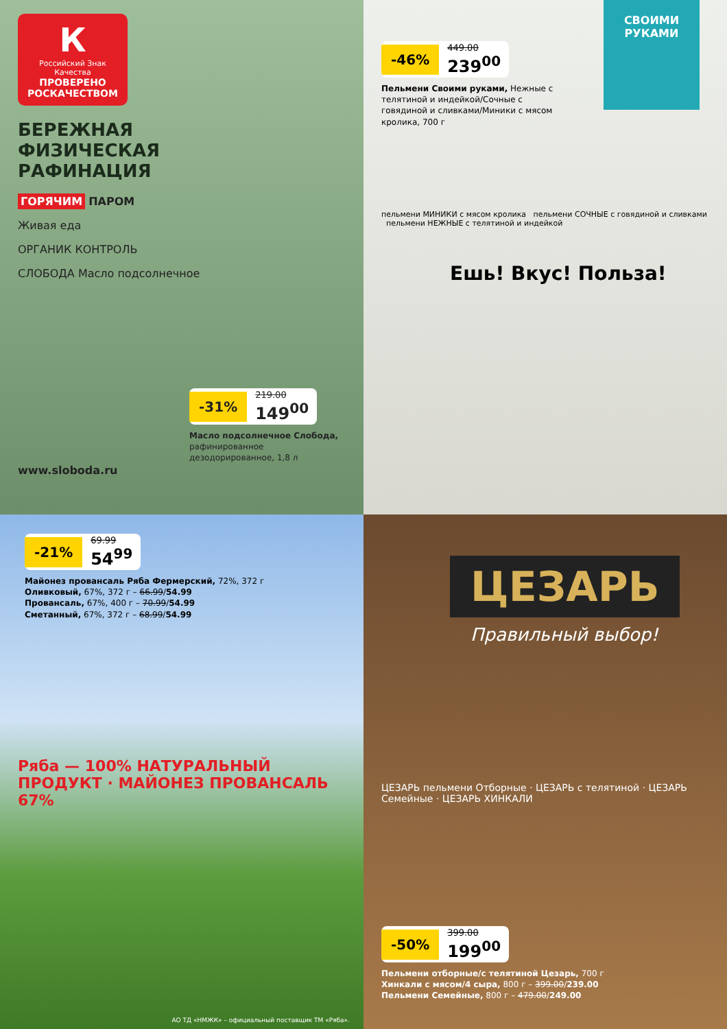К
Российский Знак Качества
ПРОВЕРЕНО РОСКАЧЕСТВОМ
БЕРЕЖНАЯ
ФИЗИЧЕСКАЯ
РАФИНАЦИЯ
ГОРЯЧИМ ПАРОМ
Живая еда
ОРГАНИК КОНТРОЛЬ
СЛОБОДА Масло подсолнечное
-31% 219.00 149<sup>00</sup>
Масло подсолнечное Слобода, рафинированное дезодорированное, 1,8 л
www.sloboda.ru
СВОИМИ РУКАМИ
-46% 449.00 239<sup>00</sup>
Пельмени Своими руками, Нежные с телятиной и индейкой/Сочные с говядиной и сливками/Миники с мясом кролика, 700 г
пельмени МИНИКИ с мясом кролика пельмени СОЧНЫЕ с говядиной и сливками пельмени НЕЖНЫЕ с телятиной и индейкой
Ешь! Вкус! Польза!
-21% 69.99 54<sup>99</sup>
Майонез провансаль Ряба Фермерский, 72%, 372 г
Оливковый, 67%, 372 г – 66.99/54.99
Провансаль, 67%, 400 г – 70.99/54.99
Сметанный, 67%, 372 г – 68.99/54.99
Ряба — 100% НАТУРАЛЬНЫЙ ПРОДУКТ · МАЙОНЕЗ ПРОВАНСАЛЬ 67%
АО ТД «НМЖК» – официальный поставщик ТМ «Ряба».
ЦЕЗАРЬ
Правильный выбор!
ЦЕЗАРЬ пельмени Отборные · ЦЕЗАРЬ с телятиной · ЦЕЗАРЬ Семейные · ЦЕЗАРЬ ХИНКАЛИ
-50% 399.00 199<sup>00</sup>
Пельмени отборные/с телятиной Цезарь, 700 г
Хинкали с мясом/4 сыра, 800 г – 399.00/239.00
Пельмени Семейные, 800 г – 479.00/249.00